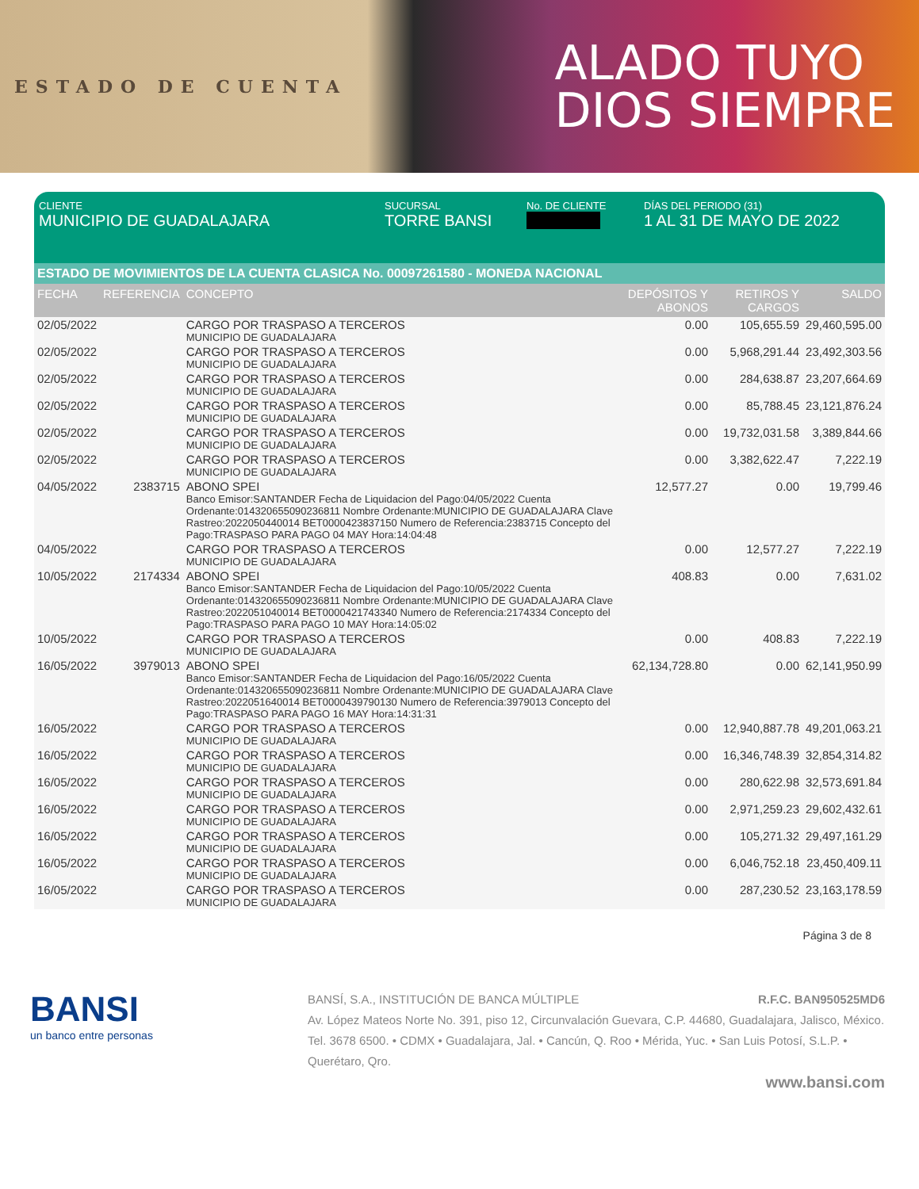ESTADO DE CUENTA
ALADO TUYO
DIOS SIEMPRE
CLIENTE
MUNICIPIO DE GUADALAJARA
SUCURSAL
TORRE BANSI
No. DE CLIENTE DÍAS DEL PERIODO (31)
1 AL 31 DE MAYO DE 2022
ESTADO DE MOVIMIENTOS DE LA CUENTA CLASICA No. 00097261580 - MONEDA NACIONAL
| FECHA | REFERENCIA | CONCEPTO | DEPÓSITOS Y ABONOS | RETIROS Y CARGOS | SALDO |
| --- | --- | --- | --- | --- | --- |
| 02/05/2022 | | CARGO POR TRASPASO A TERCEROS MUNICIPIO DE GUADALAJARA | 0.00 | 105,655.59 | 29,460,595.00 |
| 02/05/2022 | | CARGO POR TRASPASO A TERCEROS MUNICIPIO DE GUADALAJARA | 0.00 | 5,968,291.44 | 23,492,303.56 |
| 02/05/2022 | | CARGO POR TRASPASO A TERCEROS MUNICIPIO DE GUADALAJARA | 0.00 | 284,638.87 | 23,207,664.69 |
| 02/05/2022 | | CARGO POR TRASPASO A TERCEROS MUNICIPIO DE GUADALAJARA | 0.00 | 85,788.45 | 23,121,876.24 |
| 02/05/2022 | | CARGO POR TRASPASO A TERCEROS MUNICIPIO DE GUADALAJARA | 0.00 | 19,732,031.58 | 3,389,844.66 |
| 02/05/2022 | | CARGO POR TRASPASO A TERCEROS MUNICIPIO DE GUADALAJARA | 0.00 | 3,382,622.47 | 7,222.19 |
| 04/05/2022 | 2383715 | ABONO SPEI Banco Emisor:SANTANDER Fecha de Liquidacion del Pago:04/05/2022 Cuenta Ordenante:014320655090236811 Nombre Ordenante:MUNICIPIO DE GUADALAJARA Clave Rastreo:2022050440014 BET0000423837150 Numero de Referencia:2383715 Concepto del Pago:TRASPASO PARA PAGO 04 MAY Hora:14:04:48 | 12,577.27 | 0.00 | 19,799.46 |
| 04/05/2022 | | CARGO POR TRASPASO A TERCEROS MUNICIPIO DE GUADALAJARA | 0.00 | 12,577.27 | 7,222.19 |
| 10/05/2022 | 2174334 | ABONO SPEI Banco Emisor:SANTANDER Fecha de Liquidacion del Pago:10/05/2022 Cuenta Ordenante:014320655090236811 Nombre Ordenante:MUNICIPIO DE GUADALAJARA Clave Rastreo:2022051040014 BET0000421743340 Numero de Referencia:2174334 Concepto del Pago:TRASPASO PARA PAGO 10 MAY Hora:14:05:02 | 408.83 | 0.00 | 7,631.02 |
| 10/05/2022 | | CARGO POR TRASPASO A TERCEROS MUNICIPIO DE GUADALAJARA | 0.00 | 408.83 | 7,222.19 |
| 16/05/2022 | 3979013 | ABONO SPEI Banco Emisor:SANTANDER Fecha de Liquidacion del Pago:16/05/2022 Cuenta Ordenante:014320655090236811 Nombre Ordenante:MUNICIPIO DE GUADALAJARA Clave Rastreo:2022051640014 BET0000439790130 Numero de Referencia:3979013 Concepto del Pago:TRASPASO PARA PAGO 16 MAY Hora:14:31:31 | 62,134,728.80 | 0.00 | 62,141,950.99 |
| 16/05/2022 | | CARGO POR TRASPASO A TERCEROS MUNICIPIO DE GUADALAJARA | 0.00 | 12,940,887.78 | 49,201,063.21 |
| 16/05/2022 | | CARGO POR TRASPASO A TERCEROS MUNICIPIO DE GUADALAJARA | 0.00 | 16,346,748.39 | 32,854,314.82 |
| 16/05/2022 | | CARGO POR TRASPASO A TERCEROS MUNICIPIO DE GUADALAJARA | 0.00 | 280,622.98 | 32,573,691.84 |
| 16/05/2022 | | CARGO POR TRASPASO A TERCEROS MUNICIPIO DE GUADALAJARA | 0.00 | 2,971,259.23 | 29,602,432.61 |
| 16/05/2022 | | CARGO POR TRASPASO A TERCEROS MUNICIPIO DE GUADALAJARA | 0.00 | 105,271.32 | 29,497,161.29 |
| 16/05/2022 | | CARGO POR TRASPASO A TERCEROS MUNICIPIO DE GUADALAJARA | 0.00 | 6,046,752.18 | 23,450,409.11 |
| 16/05/2022 | | CARGO POR TRASPASO A TERCEROS MUNICIPIO DE GUADALAJARA | 0.00 | 287,230.52 | 23,163,178.59 |
Página 3 de 8
BANSI
un banco entre personas
BANSÍ, S.A., INSTITUCIÓN DE BANCA MÚLTIPLE R.F.C. BAN950525MD6
Av. López Mateos Norte No. 391, piso 12, Circunvalación Guevara, C.P. 44680, Guadalajara, Jalisco, México. Tel. 3678 6500. • CDMX • Guadalajara, Jal. • Cancún, Q. Roo • Mérida, Yuc. • San Luis Potosí, S.L.P. • Querétaro, Qro.
www.bansi.com